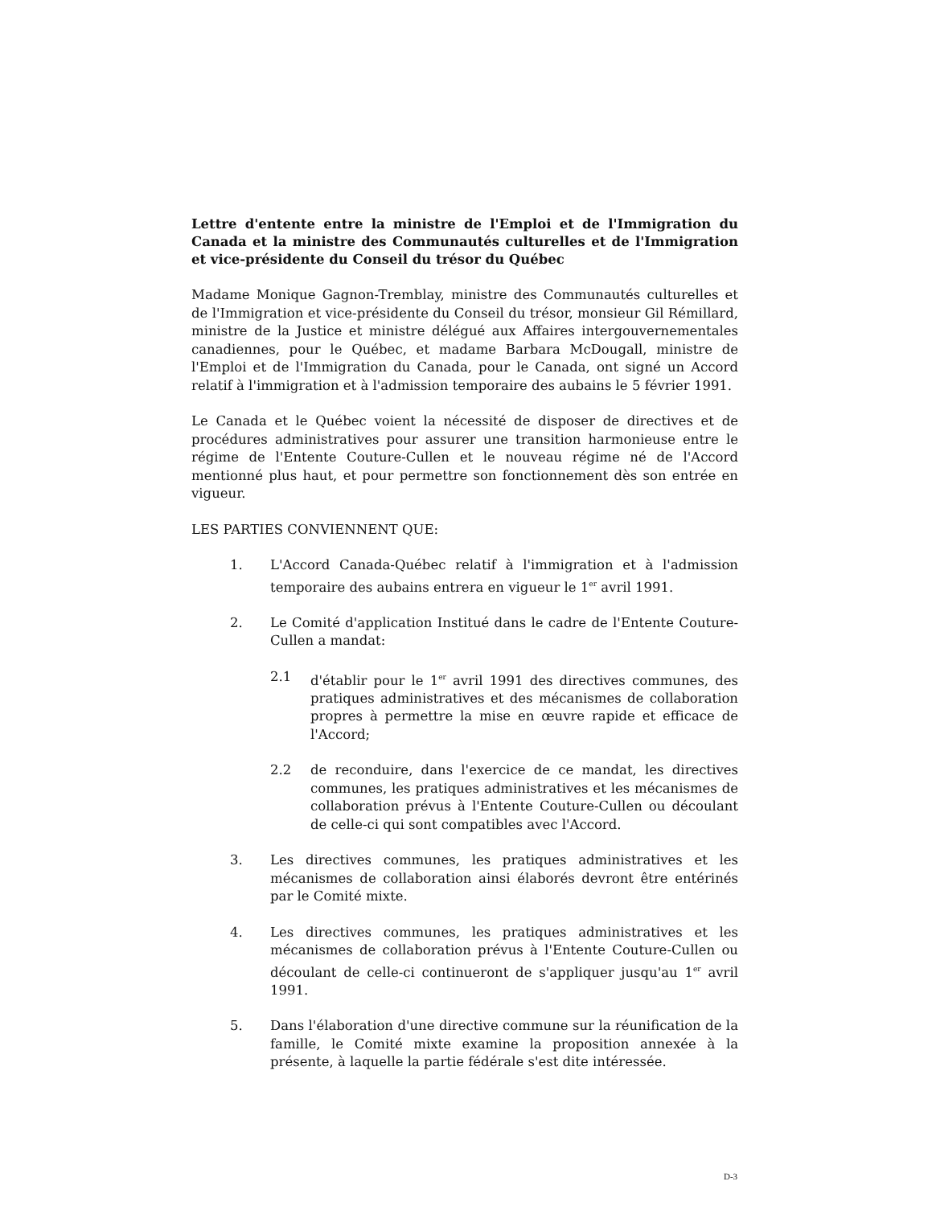Lettre d'entente entre la ministre de l'Emploi et de l'Immigration du Canada et la ministre des Communautés culturelles et de l'Immigration et vice-présidente du Conseil du trésor du Québec
Madame Monique Gagnon-Tremblay, ministre des Communautés culturelles et de l'Immigration et vice-présidente du Conseil du trésor, monsieur Gil Rémillard, ministre de la Justice et ministre délégué aux Affaires intergouvernementales canadiennes, pour le Québec, et madame Barbara McDougall, ministre de l'Emploi et de l'Immigration du Canada, pour le Canada, ont signé un Accord relatif à l'immigration et à l'admission temporaire des aubains le 5 février 1991.
Le Canada et le Québec voient la nécessité de disposer de directives et de procédures administratives pour assurer une transition harmonieuse entre le régime de l'Entente Couture-Cullen et le nouveau régime né de l'Accord mentionné plus haut, et pour permettre son fonctionnement dès son entrée en vigueur.
LES PARTIES CONVIENNENT QUE:
1. L'Accord Canada-Québec relatif à l'immigration et à l'admission temporaire des aubains entrera en vigueur le 1<sup>er</sup> avril 1991.
2. Le Comité d'application Institué dans le cadre de l'Entente Couture-Cullen a mandat:
2.1 d'établir pour le 1<sup>er</sup> avril 1991 des directives communes, des pratiques administratives et des mécanismes de collaboration propres à permettre la mise en œuvre rapide et efficace de l'Accord;
2.2 de reconduire, dans l'exercice de ce mandat, les directives communes, les pratiques administratives et les mécanismes de collaboration prévus à l'Entente Couture-Cullen ou découlant de celle-ci qui sont compatibles avec l'Accord.
3. Les directives communes, les pratiques administratives et les mécanismes de collaboration ainsi élaborés devront être entérinés par le Comité mixte.
4. Les directives communes, les pratiques administratives et les mécanismes de collaboration prévus à l'Entente Couture-Cullen ou découlant de celle-ci continueront de s'appliquer jusqu'au 1<sup>er</sup> avril 1991.
5. Dans l'élaboration d'une directive commune sur la réunification de la famille, le Comité mixte examine la proposition annexée à la présente, à laquelle la partie fédérale s'est dite intéressée.
D-3